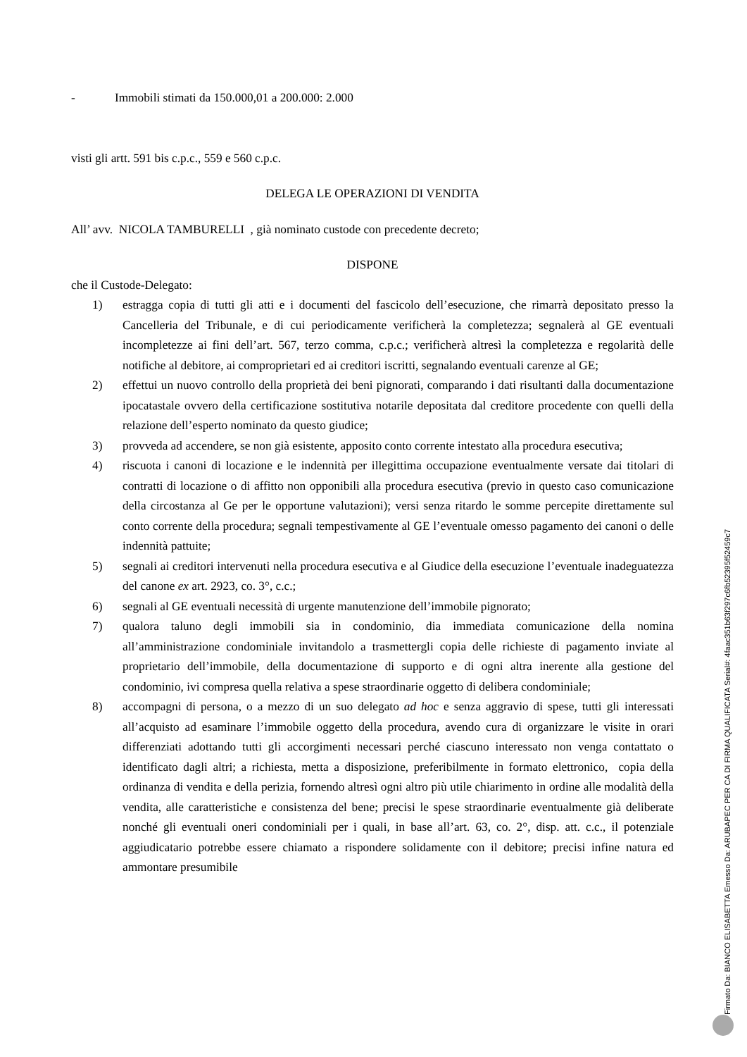- Immobili stimati da 150.000,01 a 200.000: 2.000
visti gli artt. 591 bis c.p.c., 559 e 560 c.p.c.
DELEGA LE OPERAZIONI DI VENDITA
All’ avv. NICOLA TAMBURELLI , già nominato custode con precedente decreto;
DISPONE
che il Custode-Delegato:
1) estragga copia di tutti gli atti e i documenti del fascicolo dell’esecuzione, che rimarrà depositato presso la Cancelleria del Tribunale, e di cui periodicamente verificherà la completezza; segnalerà al GE eventuali incompletezze ai fini dell’art. 567, terzo comma, c.p.c.; verificherà altresì la completezza e regolarità delle notifiche al debitore, ai comproprietari ed ai creditori iscritti, segnalando eventuali carenze al GE;
2) effettui un nuovo controllo della proprietà dei beni pignorati, comparando i dati risultanti dalla documentazione ipocatastale ovvero della certificazione sostitutiva notarile depositata dal creditore procedente con quelli della relazione dell’esperto nominato da questo giudice;
3) provveda ad accendere, se non già esistente, apposito conto corrente intestato alla procedura esecutiva;
4) riscuota i canoni di locazione e le indennità per illegittima occupazione eventualmente versate dai titolari di contratti di locazione o di affitto non opponibili alla procedura esecutiva (previo in questo caso comunicazione della circostanza al Ge per le opportune valutazioni); versi senza ritardo le somme percepite direttamente sul conto corrente della procedura; segnali tempestivamente al GE l’eventuale omesso pagamento dei canoni o delle indennità pattuite;
5) segnali ai creditori intervenuti nella procedura esecutiva e al Giudice della esecuzione l’eventuale inadeguatezza del canone ex art. 2923, co. 3°, c.c.;
6) segnali al GE eventuali necessità di urgente manutenzione dell’immobile pignorato;
7) qualora taluno degli immobili sia in condominio, dia immediata comunicazione della nomina all’amministrazione condominiale invitandolo a trasmettergli copia delle richieste di pagamento inviate al proprietario dell’immobile, della documentazione di supporto e di ogni altra inerente alla gestione del condominio, ivi compresa quella relativa a spese straordinarie oggetto di delibera condominiale;
8) accompagni di persona, o a mezzo di un suo delegato ad hoc e senza aggravio di spese, tutti gli interessati all’acquisto ad esaminare l’immobile oggetto della procedura, avendo cura di organizzare le visite in orari differenziati adottando tutti gli accorgimenti necessari perché ciascuno interessato non venga contattato o identificato dagli altri; a richiesta, metta a disposizione, preferibilmente in formato elettronico, copia della ordinanza di vendita e della perizia, fornendo altresì ogni altro più utile chiarimento in ordine alle modalità della vendita, alle caratteristiche e consistenza del bene; precisi le spese straordinarie eventualmente già deliberate nonché gli eventuali oneri condominiali per i quali, in base all’art. 63, co. 2°, disp. att. c.c., il potenziale aggiudicatario potrebbe essere chiamato a rispondere solidamente con il debitore; precisi infine natura ed ammontare presumibile
Firmato Da: BIANCO ELISABETTA Emesso Da: ARUBAPEC PER CA DI FIRMA QUALIFICATA Serial#: 4faac351b63f297c6fb52395f52459c7